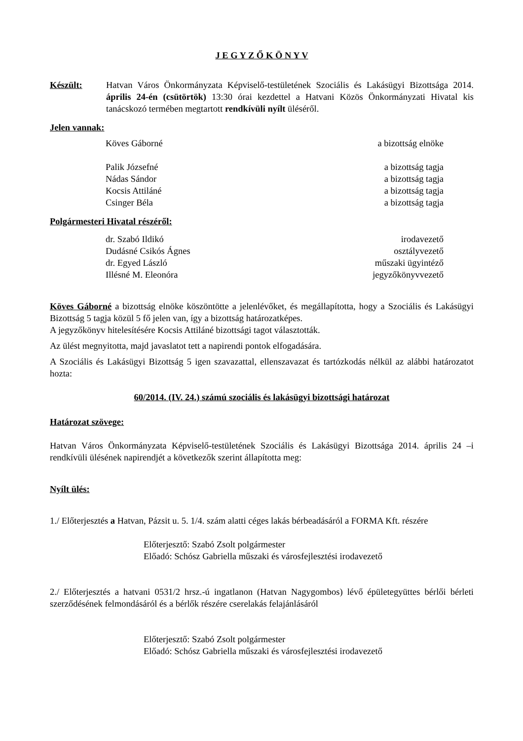J E G Y Z Ő K Ö N Y V
Készült: Hatvan Város Önkormányzata Képviselő-testületének Szociális és Lakásügyi Bizottsága 2014. április 24-én (csütörtök) 13:30 órai kezdettel a Hatvani Közös Önkormányzati Hivatal kis tanácskozó termében megtartott rendkívüli nyílt üléséről.
Jelen vannak:
| Köves Gáborné | a bizottság elnöke |
| Palik Józsefné | a bizottság tagja |
| Nádas Sándor | a bizottság tagja |
| Kocsis Attiláné | a bizottság tagja |
| Csinger Béla | a bizottság tagja |
Polgármesteri Hivatal részéről:
| dr. Szabó Ildikó | irodavezető |
| Dudásné Csikós Ágnes | osztályvezető |
| dr. Egyed László | műszaki ügyintéző |
| Illésné M. Eleonóra | jegyzőkönyvvezető |
Köves Gáborné a bizottság elnöke köszöntötte a jelenlévőket, és megállapította, hogy a Szociális és Lakásügyi Bizottság 5 tagja közül 5 fő jelen van, így a bizottság határozatképes.
A jegyzőkönyv hitelesítésére Kocsis Attiláné bizottsági tagot választották.
Az ülést megnyitotta, majd javaslatot tett a napirendi pontok elfogadására.
A Szociális és Lakásügyi Bizottság 5 igen szavazattal, ellenszavazat és tartózkodás nélkül az alábbi határozatot hozta:
60/2014. (IV. 24.) számú szociális és lakásügyi bizottsági határozat
Határozat szövege:
Hatvan Város Önkormányzata Képviselő-testületének Szociális és Lakásügyi Bizottsága 2014. április 24 –i rendkívüli ülésének napirendjét a következők szerint állapította meg:
Nyílt ülés:
1./ Előterjesztés a Hatvan, Pázsit u. 5. 1/4. szám alatti céges lakás bérbeadásáról a FORMA Kft. részére
Előterjesztő: Szabó Zsolt polgármester
Előadó: Schósz Gabriella műszaki és városfejlesztési irodavezető
2./ Előterjesztés a hatvani 0531/2 hrsz.-ú ingatlanon (Hatvan Nagygombos) lévő épületegyüttes bérlői bérleti szerződésének felmondásáról és a bérlők részére cserelakás felajánlásáról
Előterjesztő: Szabó Zsolt polgármester
Előadó: Schósz Gabriella műszaki és városfejlesztési irodavezető